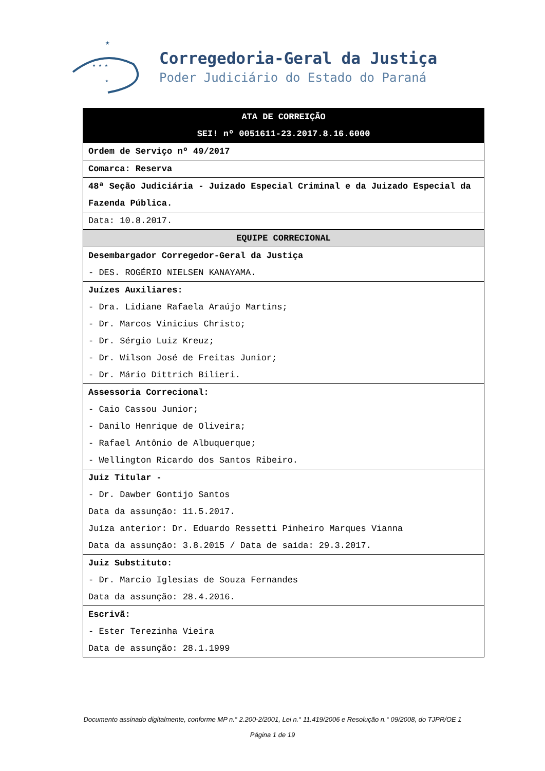★
★ ★ ★
★
Corregedoria-Geral da Justiça
Poder Judiciário do Estado do Paraná
| ATA DE CORREIÇÃO SEI! nº 0051611-23.2017.8.16.6000 |
| --- |
| Ordem de Serviço nº 49/2017 |
| Comarca: Reserva |
| 48ª Seção Judiciária - Juizado Especial Criminal e da Juizado Especial da Fazenda Pública. |
| Data: 10.8.2017. |
| EQUIPE CORRECIONAL |
| Desembargador Corregedor-Geral da Justiça - DES. ROGÉRIO NIELSEN KANAYAMA. |
| Juízes Auxiliares: - Dra. Lidiane Rafaela Araújo Martins; - Dr. Marcos Vinicius Christo; - Dr. Sérgio Luiz Kreuz; - Dr. Wilson José de Freitas Junior; - Dr. Mário Dittrich Bilieri. |
| Assessoria Correcional: - Caio Cassou Junior; - Danilo Henrique de Oliveira; - Rafael Antônio de Albuquerque; - Wellington Ricardo dos Santos Ribeiro. |
| Juiz Titular - - Dr. Dawber Gontijo Santos Data da assunção: 11.5.2017. Juíza anterior: Dr. Eduardo Ressetti Pinheiro Marques Vianna Data da assunção: 3.8.2015 / Data de saída: 29.3.2017. |
| Juiz Substituto: - Dr. Marcio Iglesias de Souza Fernandes Data da assunção: 28.4.2016. |
| Escrivã: - Ester Terezinha Vieira Data de assunção: 28.1.1999 |
Documento assinado digitalmente, conforme MP n.° 2.200-2/2001, Lei n.° 11.419/2006 e Resolução n.° 09/2008, do TJPR/OE 1
Página 1 de 19